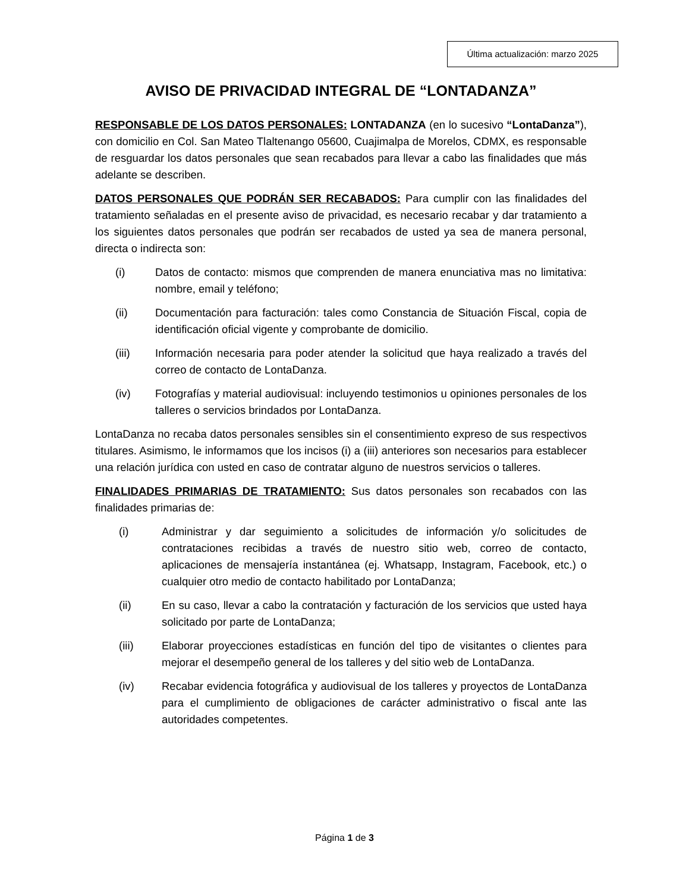Última actualización: marzo 2025
AVISO DE PRIVACIDAD INTEGRAL DE “LONTADANZA”
RESPONSABLE DE LOS DATOS PERSONALES: LONTADANZA (en lo sucesivo “LontaDanza”), con domicilio en Col. San Mateo Tlaltenango 05600, Cuajimalpa de Morelos, CDMX, es responsable de resguardar los datos personales que sean recabados para llevar a cabo las finalidades que más adelante se describen.
DATOS PERSONALES QUE PODRÁN SER RECABADOS: Para cumplir con las finalidades del tratamiento señaladas en el presente aviso de privacidad, es necesario recabar y dar tratamiento a los siguientes datos personales que podrán ser recabados de usted ya sea de manera personal, directa o indirecta son:
(i) Datos de contacto: mismos que comprenden de manera enunciativa mas no limitativa: nombre, email y teléfono;
(ii) Documentación para facturación: tales como Constancia de Situación Fiscal, copia de identificación oficial vigente y comprobante de domicilio.
(iii) Información necesaria para poder atender la solicitud que haya realizado a través del correo de contacto de LontaDanza.
(iv) Fotografías y material audiovisual: incluyendo testimonios u opiniones personales de los talleres o servicios brindados por LontaDanza.
LontaDanza no recaba datos personales sensibles sin el consentimiento expreso de sus respectivos titulares. Asimismo, le informamos que los incisos (i) a (iii) anteriores son necesarios para establecer una relación jurídica con usted en caso de contratar alguno de nuestros servicios o talleres.
FINALIDADES PRIMARIAS DE TRATAMIENTO: Sus datos personales son recabados con las finalidades primarias de:
(i) Administrar y dar seguimiento a solicitudes de información y/o solicitudes de contrataciones recibidas a través de nuestro sitio web, correo de contacto, aplicaciones de mensajería instantánea (ej. Whatsapp, Instagram, Facebook, etc.) o cualquier otro medio de contacto habilitado por LontaDanza;
(ii) En su caso, llevar a cabo la contratación y facturación de los servicios que usted haya solicitado por parte de LontaDanza;
(iii) Elaborar proyecciones estadísticas en función del tipo de visitantes o clientes para mejorar el desempeño general de los talleres y del sitio web de LontaDanza.
(iv) Recabar evidencia fotográfica y audiovisual de los talleres y proyectos de LontaDanza para el cumplimiento de obligaciones de carácter administrativo o fiscal ante las autoridades competentes.
Página 1 de 3